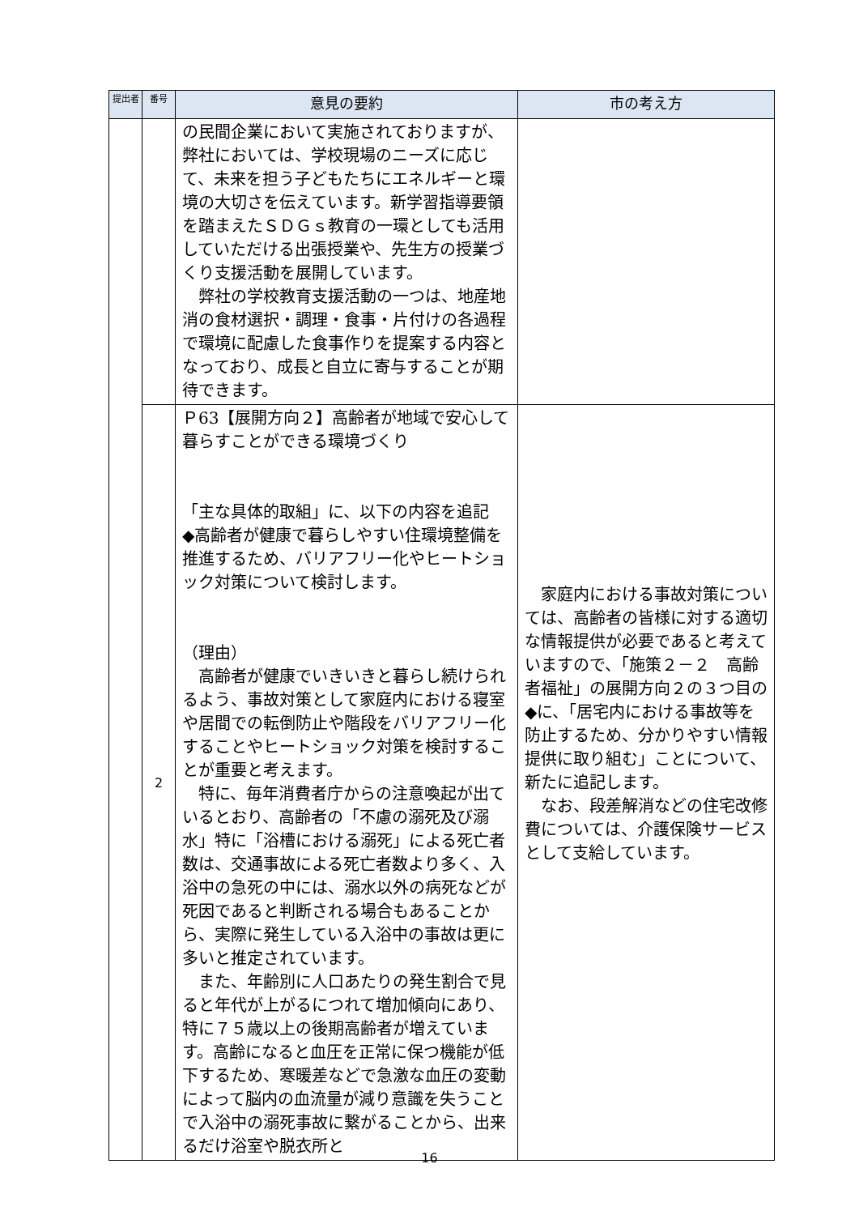| 提出者 | 番号 | 意見の要約 | 市の考え方 |
| --- | --- | --- | --- |
| | | の民間企業において実施されておりますが、弊社においては、学校現場のニーズに応じて、未来を担う子どもたちにエネルギーと環境の大切さを伝えています。新学習指導要領を踏まえたＳＤＧｓ教育の一環としても活用していただける出張授業や、先生方の授業づくり支援活動を展開しています。 弊社の学校教育支援活動の一つは、地産地消の食材選択・調理・食事・片付けの各過程で環境に配慮した食事作りを提案する内容となっており、成長と自立に寄与することが期待できます。 | |
| | 2 | Ｐ63【展開方向２】高齢者が地域で安心して暮らすことができる環境づくり 「主な具体的取組」に、以下の内容を追記 ◆高齢者が健康で暮らしやすい住環境整備を推進するため、バリアフリー化やヒートショック対策について検討します。 （理由） 高齢者が健康でいきいきと暮らし続けられるよう、事故対策として家庭内における寝室や居間での転倒防止や階段をバリアフリー化することやヒートショック対策を検討することが重要と考えます。 特に、毎年消費者庁からの注意喚起が出ているとおり、高齢者の「不慮の溺死及び溺水」特に「浴槽における溺死」による死亡者数は、交通事故による死亡者数より多く、入浴中の急死の中には、溺水以外の病死などが死因であると判断される場合もあることから、実際に発生している入浴中の事故は更に多いと推定されています。 また、年齢別に人口あたりの発生割合で見ると年代が上がるにつれて増加傾向にあり、特に７５歳以上の後期高齢者が増えています。高齢になると血圧を正常に保つ機能が低下するため、寒暖差などで急激な血圧の変動によって脳内の血流量が減り意識を失うことで入浴中の溺死事故に繋がることから、出来るだけ浴室や脱衣所と | 家庭内における事故対策については、高齢者の皆様に対する適切な情報提供が必要であると考えていますので、「施策２－２ 高齢者福祉」の展開方向２の３つ目の◆に、「居宅内における事故等を防止するため、分かりやすい情報提供に取り組む」ことについて、新たに追記します。 なお、段差解消などの住宅改修費については、介護保険サービスとして支給しています。 |
16